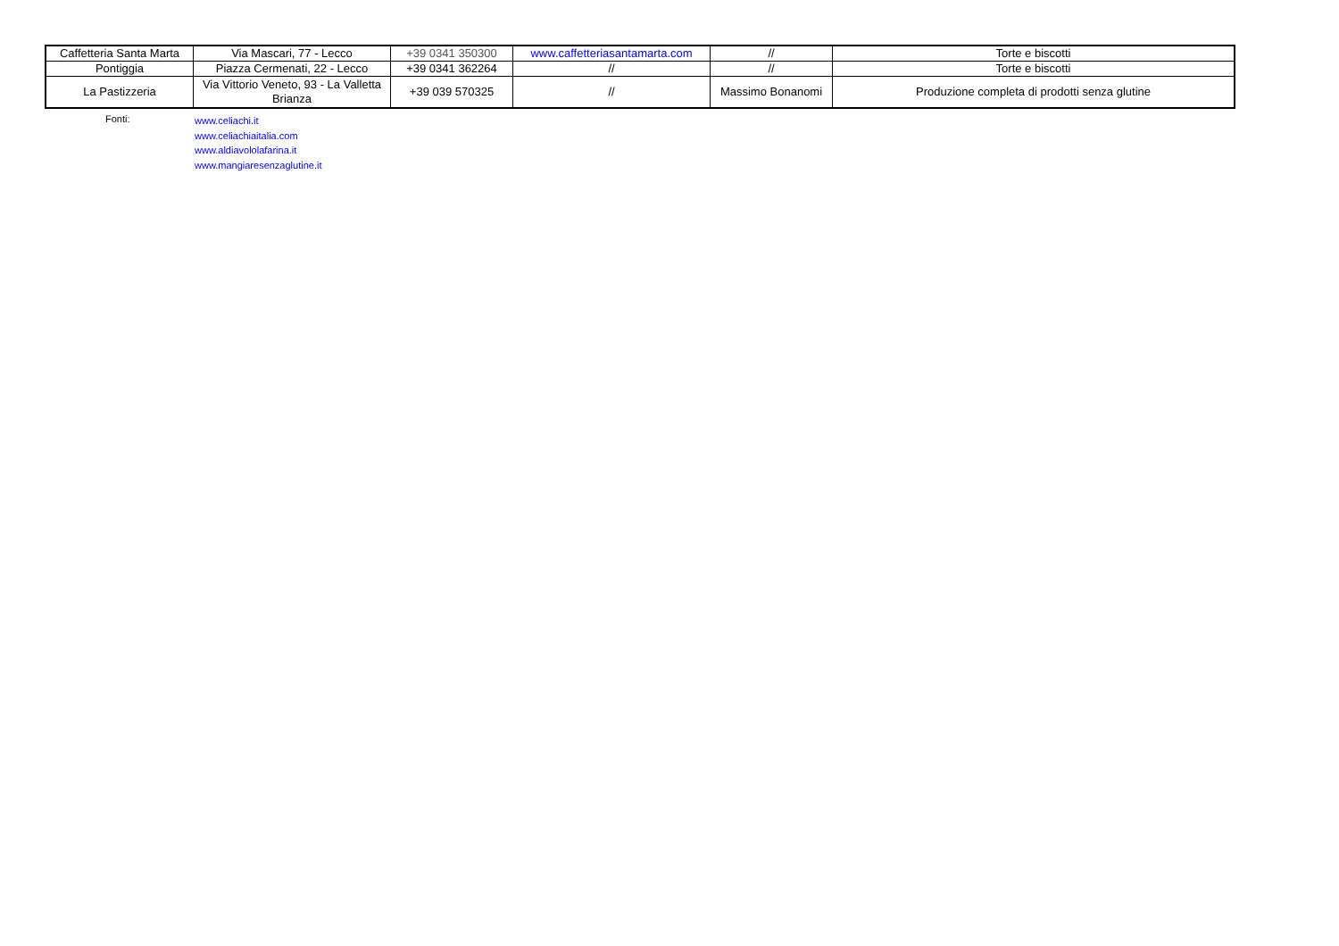| Caffetteria Santa Marta | Via Mascari, 77 - Lecco | +39 0341 350300 | www.caffetteriasantamarta.com | // | Torte e biscotti |
| Pontiggia | Piazza Cermenati, 22 - Lecco | +39 0341 362264 | // | // | Torte e biscotti |
| La Pastizzeria | Via Vittorio Veneto, 93 - La Valletta Brianza | +39 039 570325 | // | Massimo Bonanomi | Produzione completa di prodotti senza glutine |
Fonti:
www.celiachi.it
www.celiachiaitalia.com
www.aldiavololafarina.it
www.mangiaresenzaglutine.it